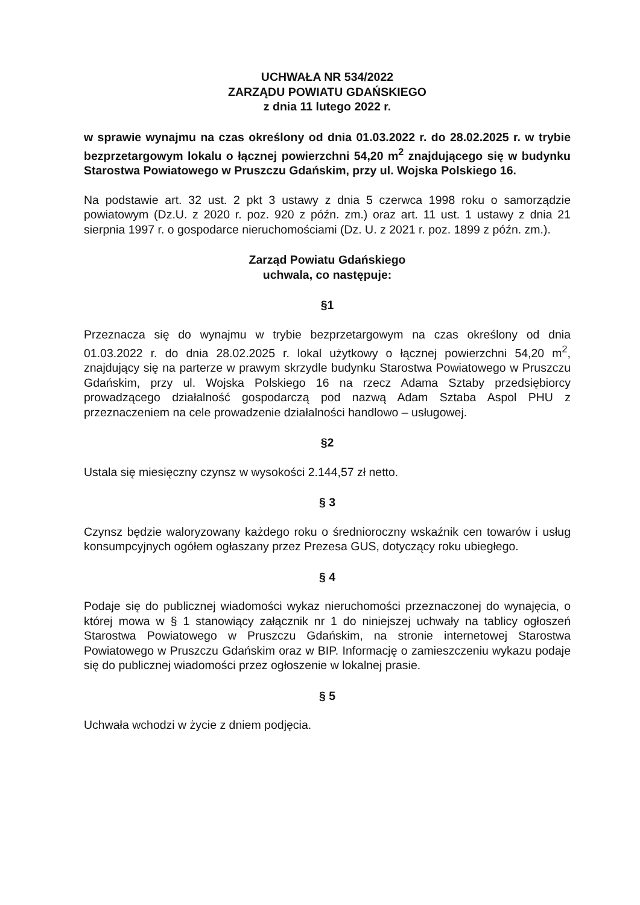UCHWAŁA NR 534/2022
ZARZĄDU POWIATU GDAŃSKIEGO
z dnia 11 lutego 2022 r.
w sprawie wynajmu na czas określony od dnia 01.03.2022 r. do 28.02.2025 r. w trybie bezprzetargowym lokalu o łącznej powierzchni 54,20 m<sup>2</sup> znajdującego się w budynku Starostwa Powiatowego w Pruszczu Gdańskim, przy ul. Wojska Polskiego 16.
Na podstawie art. 32 ust. 2 pkt 3 ustawy z dnia 5 czerwca 1998 roku o samorządzie powiatowym (Dz.U. z 2020 r. poz. 920 z późn. zm.) oraz art. 11 ust. 1 ustawy z dnia 21 sierpnia 1997 r. o gospodarce nieruchomościami (Dz. U. z 2021 r. poz. 1899 z późn. zm.).
Zarząd Powiatu Gdańskiego
uchwala, co następuje:
§1
Przeznacza się do wynajmu w trybie bezprzetargowym na czas określony od dnia 01.03.2022 r. do dnia 28.02.2025 r. lokal użytkowy o łącznej powierzchni 54,20 m<sup>2</sup>, znajdujący się na parterze w prawym skrzydle budynku Starostwa Powiatowego w Pruszczu Gdańskim, przy ul. Wojska Polskiego 16 na rzecz Adama Sztaby przedsiębiorcy prowadzącego działalność gospodarczą pod nazwą Adam Sztaba Aspol PHU z przeznaczeniem na cele prowadzenie działalności handlowo – usługowej.
§2
Ustala się miesięczny czynsz w wysokości 2.144,57 zł netto.
§ 3
Czynsz będzie waloryzowany każdego roku o średnioroczny wskaźnik cen towarów i usług konsumpcyjnych ogółem ogłaszany przez Prezesa GUS, dotyczący roku ubiegłego.
§ 4
Podaje się do publicznej wiadomości wykaz nieruchomości przeznaczonej do wynajęcia, o której mowa w § 1 stanowiący załącznik nr 1 do niniejszej uchwały na tablicy ogłoszeń Starostwa Powiatowego w Pruszczu Gdańskim, na stronie internetowej Starostwa Powiatowego w Pruszczu Gdańskim oraz w BIP. Informację o zamieszczeniu wykazu podaje się do publicznej wiadomości przez ogłoszenie w lokalnej prasie.
§ 5
Uchwała wchodzi w życie z dniem podjęcia.